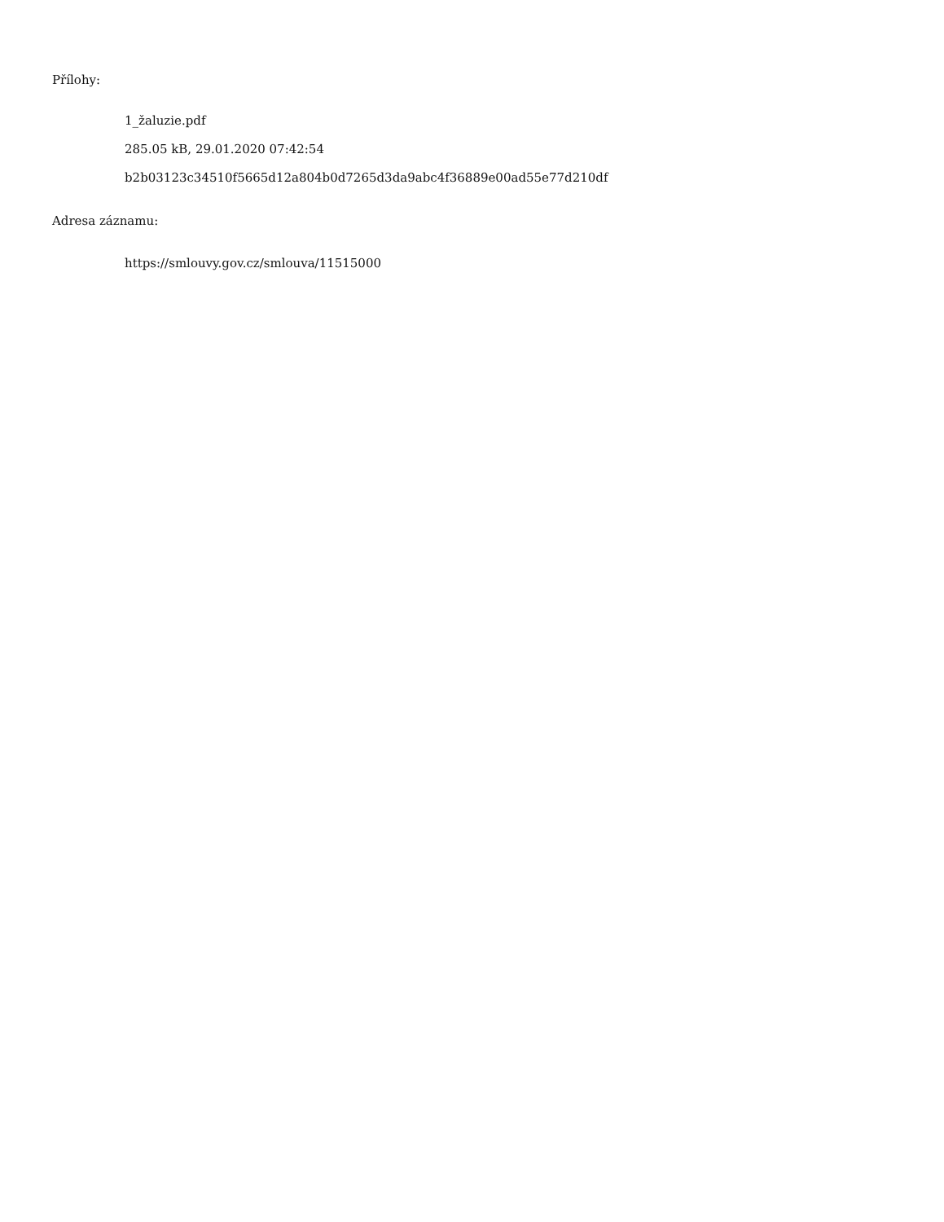Přílohy:
1_žaluzie.pdf
285.05 kB, 29.01.2020 07:42:54
b2b03123c34510f5665d12a804b0d7265d3da9abc4f36889e00ad55e77d210df
Adresa záznamu:
https://smlouvy.gov.cz/smlouva/11515000